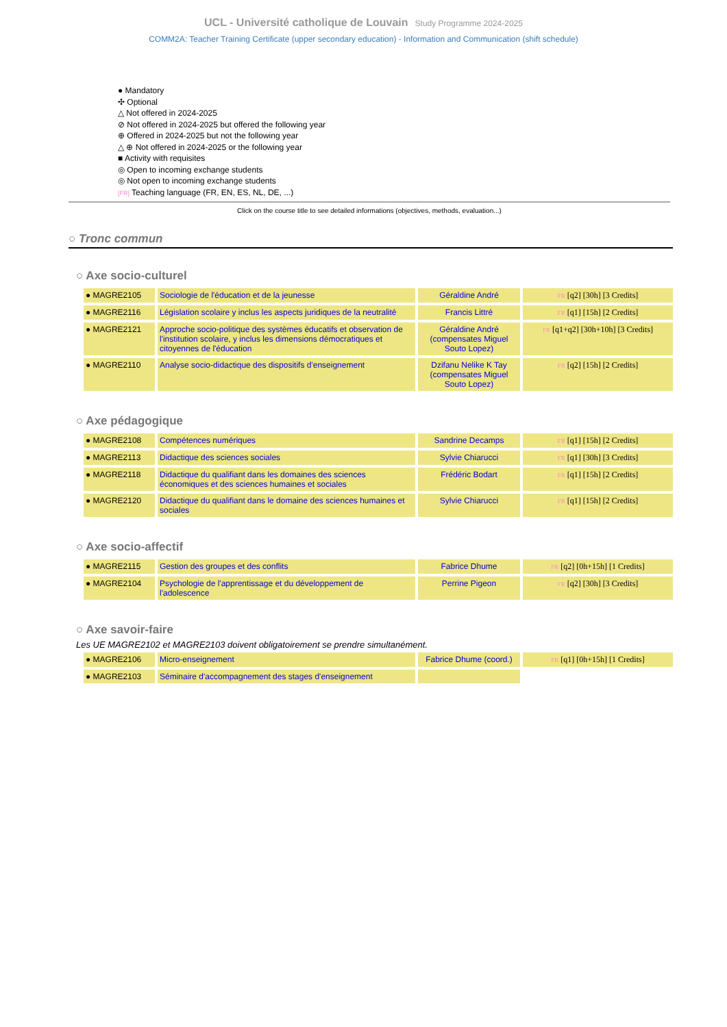UCL - Université catholique de Louvain Study Programme 2024-2025
COMM2A: Teacher Training Certificate (upper secondary education) - Information and Communication (shift schedule)
● Mandatory
✣ Optional
△ Not offered in 2024-2025
⊘ Not offered in 2024-2025 but offered the following year
⊕ Offered in 2024-2025 but not the following year
△ ⊕ Not offered in 2024-2025 or the following year
■ Activity with requisites
◎ Open to incoming exchange students
◎ Not open to incoming exchange students
[FR] Teaching language (FR, EN, ES, NL, DE, ...)
Click on the course title to see detailed informations (objectives, methods, evaluation...)
○ Tronc commun
○ Axe socio-culturel
| ● MAGRE2105 | Sociologie de l'éducation et de la jeunesse | Géraldine André | FR [q2] [30h] [3 Credits] |
| ● MAGRE2116 | Législation scolaire y inclus les aspects juridiques de la neutralité | Francis Littré | FR [q1] [15h] [2 Credits] |
| ● MAGRE2121 | Approche socio-politique des systèmes éducatifs et observation de l'institution scolaire, y inclus les dimensions démocratiques et citoyennes de l'éducation | Géraldine André (compensates Miguel Souto Lopez) | FR [q1+q2] [30h+10h] [3 Credits] |
| ● MAGRE2110 | Analyse socio-didactique des dispositifs d'enseignement | Dzifanu Nelike K Tay (compensates Miguel Souto Lopez) | FR [q2] [15h] [2 Credits] |
○ Axe pédagogique
| ● MAGRE2108 | Compétences numériques | Sandrine Decamps | FR [q1] [15h] [2 Credits] |
| ● MAGRE2113 | Didactique des sciences sociales | Sylvie Chiarucci | FR [q1] [30h] [3 Credits] |
| ● MAGRE2118 | Didactique du qualifiant dans les domaines des sciences économiques et des sciences humaines et sociales | Frédéric Bodart | FR [q1] [15h] [2 Credits] |
| ● MAGRE2120 | Didactique du qualifiant dans le domaine des sciences humaines et sociales | Sylvie Chiarucci | FR [q1] [15h] [2 Credits] |
○ Axe socio-affectif
| ● MAGRE2115 | Gestion des groupes et des conflits | Fabrice Dhume | FR [q2] [0h+15h] [1 Credits] |
| ● MAGRE2104 | Psychologie de l'apprentissage et du développement de l'adolescence | Perrine Pigeon | FR [q2] [30h] [3 Credits] |
○ Axe savoir-faire
Les UE MAGRE2102 et MAGRE2103 doivent obligatoirement se prendre simultanément.
| ● MAGRE2106 | Micro-enseignement | Fabrice Dhume (coord.) | FR [q1] [0h+15h] [1 Credits] |
| ● MAGRE2103 | Séminaire d'accompagnement des stages d'enseignement | | |